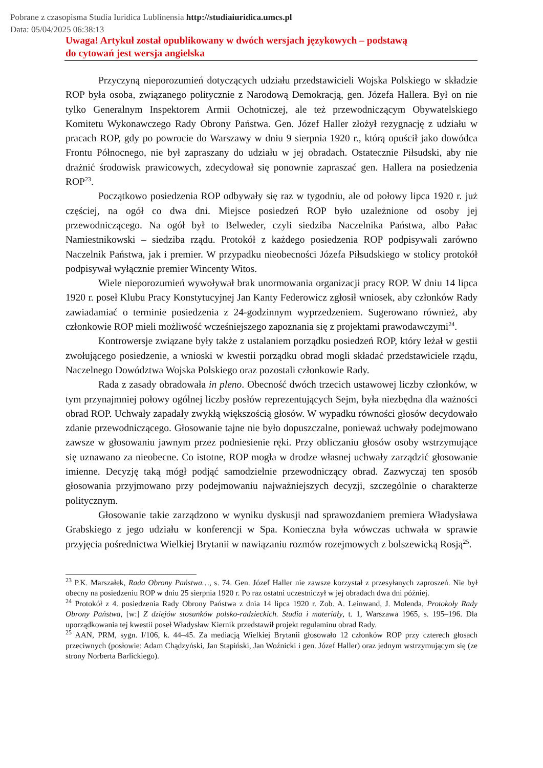Pobrane z czasopisma Studia Iuridica Lublinensia http://studiaiuridica.umcs.pl
Data: 05/04/2025 06:38:13
Uwaga! Artykuł został opublikowany w dwóch wersjach językowych – podstawą
do cytowań jest wersja angielska
Przyczyną nieporozumień dotyczących udziału przedstawicieli Wojska Polskiego w składzie ROP była osoba, związanego politycznie z Narodową Demokracją, gen. Józefa Hallera. Był on nie tylko Generalnym Inspektorem Armii Ochotniczej, ale też przewodniczącym Obywatelskiego Komitetu Wykonawczego Rady Obrony Państwa. Gen. Józef Haller złożył rezygnację z udziału w pracach ROP, gdy po powrocie do Warszawy w dniu 9 sierpnia 1920 r., którą opuścił jako dowódca Frontu Północnego, nie był zapraszany do udziału w jej obradach. Ostatecznie Piłsudski, aby nie drażnić środowisk prawicowych, zdecydował się ponownie zapraszać gen. Hallera na posiedzenia ROP<sup>23</sup>.
Początkowo posiedzenia ROP odbywały się raz w tygodniu, ale od połowy lipca 1920 r. już częściej, na ogół co dwa dni. Miejsce posiedzeń ROP było uzależnione od osoby jej przewodniczącego. Na ogół był to Belweder, czyli siedziba Naczelnika Państwa, albo Pałac Namiestnikowski – siedziba rządu. Protokół z każdego posiedzenia ROP podpisywali zarówno Naczelnik Państwa, jak i premier. W przypadku nieobecności Józefa Piłsudskiego w stolicy protokół podpisywał wyłącznie premier Wincenty Witos.
Wiele nieporozumień wywoływał brak unormowania organizacji pracy ROP. W dniu 14 lipca 1920 r. poseł Klubu Pracy Konstytucyjnej Jan Kanty Federowicz zgłosił wniosek, aby członków Rady zawiadamiać o terminie posiedzenia z 24-godzinnym wyprzedzeniem. Sugerowano również, aby członkowie ROP mieli możliwość wcześniejszego zapoznania się z projektami prawodawczymi<sup>24</sup>.
Kontrowersje związane były także z ustalaniem porządku posiedzeń ROP, który leżał w gestii zwołującego posiedzenie, a wnioski w kwestii porządku obrad mogli składać przedstawiciele rządu, Naczelnego Dowództwa Wojska Polskiego oraz pozostali członkowie Rady.
Rada z zasady obradowała in pleno. Obecność dwóch trzecich ustawowej liczby członków, w tym przynajmniej połowy ogólnej liczby posłów reprezentujących Sejm, była niezbędna dla ważności obrad ROP. Uchwały zapadały zwykłą większością głosów. W wypadku równości głosów decydowało zdanie przewodniczącego. Głosowanie tajne nie było dopuszczalne, ponieważ uchwały podejmowano zawsze w głosowaniu jawnym przez podniesienie ręki. Przy obliczaniu głosów osoby wstrzymujące się uznawano za nieobecne. Co istotne, ROP mogła w drodze własnej uchwały zarządzić głosowanie imienne. Decyzję taką mógł podjąć samodzielnie przewodniczący obrad. Zazwyczaj ten sposób głosowania przyjmowano przy podejmowaniu najważniejszych decyzji, szczególnie o charakterze politycznym.
Głosowanie takie zarządzono w wyniku dyskusji nad sprawozdaniem premiera Władysława Grabskiego z jego udziału w konferencji w Spa. Konieczna była wówczas uchwała w sprawie przyjęcia pośrednictwa Wielkiej Brytanii w nawiązaniu rozmów rozejmowych z bolszewicką Rosją<sup>25</sup>.
<sup>23</sup> P.K. Marszałek, Rada Obrony Państwa…, s. 74. Gen. Józef Haller nie zawsze korzystał z przesyłanych zaproszeń. Nie był obecny na posiedzeniu ROP w dniu 25 sierpnia 1920 r. Po raz ostatni uczestniczył w jej obradach dwa dni później.
<sup>24</sup> Protokół z 4. posiedzenia Rady Obrony Państwa z dnia 14 lipca 1920 r. Zob. A. Leinwand, J. Molenda, Protokoły Rady Obrony Państwa, [w:] Z dziejów stosunków polsko-radzieckich. Studia i materiały, t. 1, Warszawa 1965, s. 195–196. Dla uporządkowania tej kwestii poseł Władysław Kiernik przedstawił projekt regulaminu obrad Rady.
<sup>25</sup> AAN, PRM, sygn. I/106, k. 44–45. Za mediacją Wielkiej Brytanii głosowało 12 członków ROP przy czterech głosach przeciwnych (posłowie: Adam Chądzyński, Jan Stapiński, Jan Woźnicki i gen. Józef Haller) oraz jednym wstrzymującym się (ze strony Norberta Barlickiego).